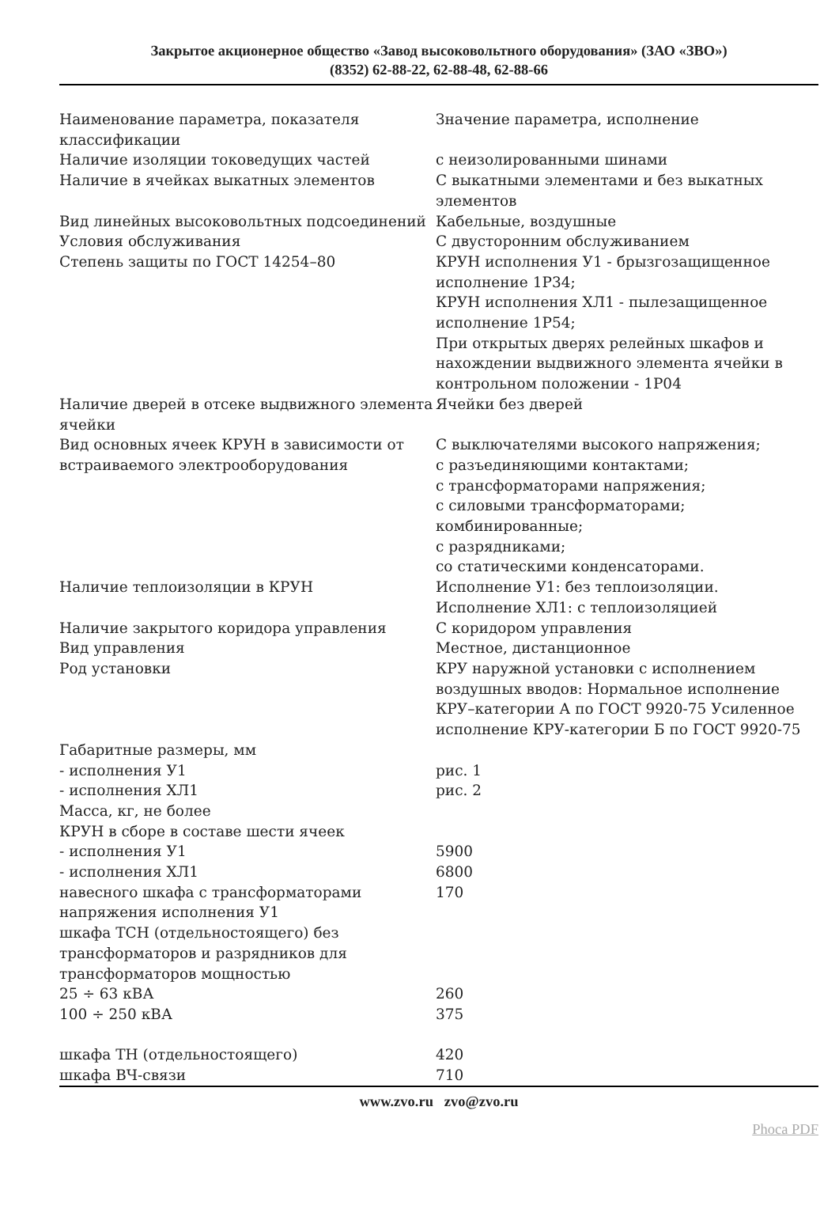Закрытое акционерное общество «Завод высоковольтного оборудования» (ЗАО «ЗВО»)
(8352) 62-88-22, 62-88-48, 62-88-66
| Наименование параметра, показателя классификации | Значение параметра, исполнение |
| Наличие изоляции токоведущих частей | с неизолированными шинами |
| Наличие в ячейках выкатных элементов | С выкатными элементами и без выкатных элементов |
| Вид линейных высоковольтных подсоединений | Кабельные, воздушные |
| Условия обслуживания | С двусторонним обслуживанием |
| Степень защиты по ГОСТ 14254–80 | КРУН исполнения У1 - брызгозащищенное исполнение 1Р34; КРУН исполнения ХЛ1 - пылезащищенное исполнение 1Р54; При открытых дверях релейных шкафов и нахождении выдвижного элемента ячейки в контрольном положении - 1Р04 |
| Наличие дверей в отсеке выдвижного элемента ячейки | Ячейки без дверей |
| Вид основных ячеек КРУН в зависимости от встраиваемого электрооборудования | С выключателями высокого напряжения; с разъединяющими контактами; с трансформаторами напряжения; с силовыми трансформаторами; комбинированные; с разрядниками; со статическими конденсаторами. |
| Наличие теплоизоляции в КРУН | Исполнение У1: без теплоизоляции. Исполнение ХЛ1: с теплоизоляцией |
| Наличие закрытого коридора управления | С коридором управления |
| Вид управления | Местное, дистанционное |
| Род установки | КРУ наружной установки с исполнением воздушных вводов: Нормальное исполнение КРУ–категории А по ГОСТ 9920-75 Усиленное исполнение КРУ-категории Б по ГОСТ 9920-75 |
| Габаритные размеры, мм | |
| - исполнения У1 | рис. 1 |
| - исполнения ХЛ1 | рис. 2 |
| Масса, кг, не более | |
| КРУН в сборе в составе шести ячеек | |
| - исполнения У1 | 5900 |
| - исполнения ХЛ1 | 6800 |
| навесного шкафа с трансформаторами напряжения исполнения У1 | 170 |
| шкафа ТСН (отдельностоящего) без трансформаторов и разрядников для трансформаторов мощностью | |
| 25 ÷ 63 кВА | 260 |
| 100 ÷ 250 кВА | 375 |
| шкафа ТН (отдельностоящего) | 420 |
| шкафа ВЧ-связи | 710 |
www.zvo.ru zvo@zvo.ru
Phoca PDF